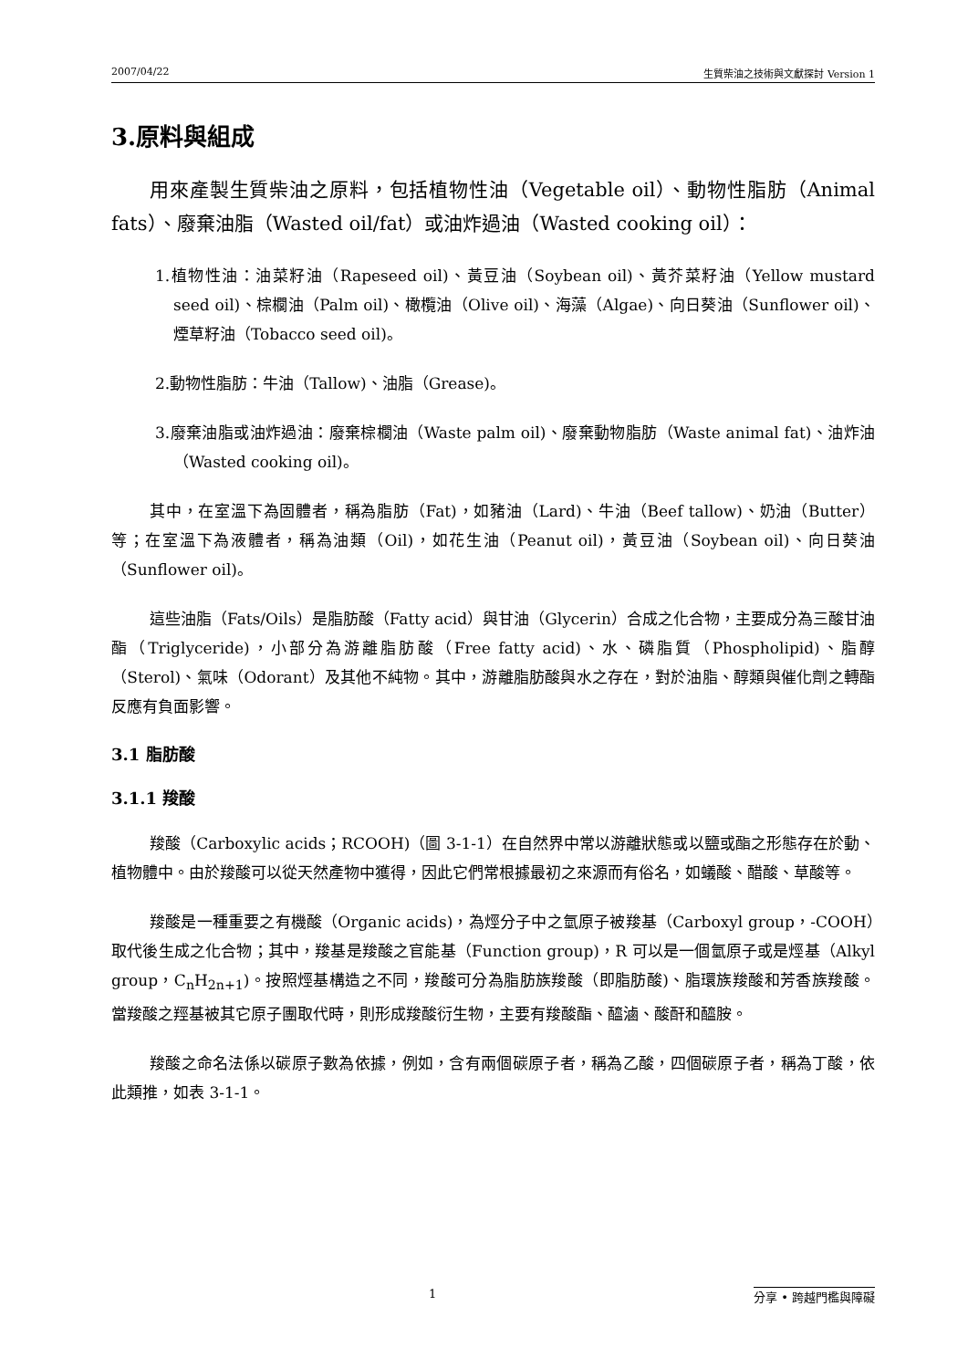2007/04/22 生質柴油之技術與文獻探討 Version 1
3.原料與組成
用來產製生質柴油之原料，包括植物性油（Vegetable oil）、動物性脂肪（Animal fats）、廢棄油脂（Wasted oil/fat）或油炸過油（Wasted cooking oil）：
1.植物性油：油菜籽油（Rapeseed oil)、黃豆油（Soybean oil)、黃芥菜籽油（Yellow mustard seed oil)、棕櫚油（Palm oil)、橄欖油（Olive oil)、海藻（Algae)、向日葵油（Sunflower oil)、煙草籽油（Tobacco seed oil)。
2.動物性脂肪：牛油（Tallow)、油脂（Grease)。
3.廢棄油脂或油炸過油：廢棄棕櫚油（Waste palm oil)、廢棄動物脂肪（Waste animal fat)、油炸油（Wasted cooking oil)。
其中，在室溫下為固體者，稱為脂肪（Fat)，如豬油（Lard)、牛油（Beef tallow)、奶油（Butter）等；在室溫下為液體者，稱為油類（Oil)，如花生油（Peanut oil)，黃豆油（Soybean oil)、向日葵油（Sunflower oil)。
這些油脂（Fats/Oils）是脂肪酸（Fatty acid）與甘油（Glycerin）合成之化合物，主要成分為三酸甘油酯（Triglyceride)，小部分為游離脂肪酸（Free fatty acid)、水、磷脂質（Phospholipid)、脂醇（Sterol)、氣味（Odorant）及其他不純物。其中，游離脂肪酸與水之存在，對於油脂、醇類與催化劑之轉酯反應有負面影響。
3.1 脂肪酸
3.1.1 羧酸
羧酸（Carboxylic acids；RCOOH)（圖 3-1-1）在自然界中常以游離狀態或以鹽或酯之形態存在於動、植物體中。由於羧酸可以從天然產物中獲得，因此它們常根據最初之來源而有俗名，如蟻酸、醋酸、草酸等。
羧酸是一種重要之有機酸（Organic acids)，為烴分子中之氫原子被羧基（Carboxyl group，-COOH）取代後生成之化合物；其中，羧基是羧酸之官能基（Function group)，R 可以是一個氫原子或是烴基（Alkyl group，C<sub>n</sub>H<sub>2n+1</sub>)。按照烴基構造之不同，羧酸可分為脂肪族羧酸（即脂肪酸)、脂環族羧酸和芳香族羧酸。當羧酸之羥基被其它原子團取代時，則形成羧酸衍生物，主要有羧酸酯、醯滷、酸酐和醯胺。
羧酸之命名法係以碳原子數為依據，例如，含有兩個碳原子者，稱為乙酸，四個碳原子者，稱為丁酸，依此類推，如表 3-1-1。
1 分享 • 跨越門檻與障礙